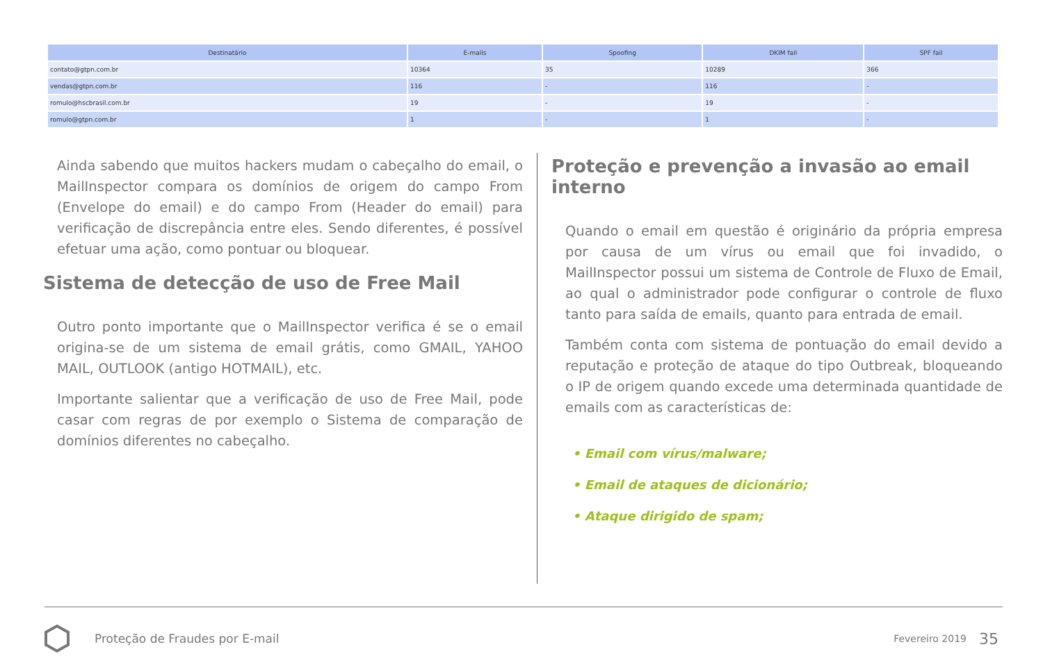| Destinatário | E-mails | Spoofing | DKIM fail | SPF fail |
| --- | --- | --- | --- | --- |
| contato@gtpn.com.br | 10364 | 35 | 10289 | 366 |
| vendas@gtpn.com.br | 116 | - | 116 | - |
| romulo@hscbrasil.com.br | 19 | - | 19 | - |
| romulo@gtpn.com.br | 1 | - | 1 | - |
Ainda sabendo que muitos hackers mudam o cabeçalho do email, o MailInspector compara os domínios de origem do campo From (Envelope do email) e do campo From (Header do email) para verificação de discrepância entre eles. Sendo diferentes, é possível efetuar uma ação, como pontuar ou bloquear.
Sistema de detecção de uso de Free Mail
Outro ponto importante que o MailInspector verifica é se o email origina-se de um sistema de email grátis, como GMAIL, YAHOO MAIL, OUTLOOK (antigo HOTMAIL), etc.
Importante salientar que a verificação de uso de Free Mail, pode casar com regras de por exemplo o Sistema de comparação de domínios diferentes no cabeçalho.
Proteção e prevenção a invasão ao email interno
Quando o email em questão é originário da própria empresa por causa de um vírus ou email que foi invadido, o MailInspector possui um sistema de Controle de Fluxo de Email, ao qual o administrador pode configurar o controle de fluxo tanto para saída de emails, quanto para entrada de email.
Também conta com sistema de pontuação do email devido a reputação e proteção de ataque do tipo Outbreak, bloqueando o IP de origem quando excede uma determinada quantidade de emails com as características de:
• Email com vírus/malware;
• Email de ataques de dicionário;
• Ataque dirigido de spam;
Proteção de Fraudes por E-mail Fevereiro 2019 35